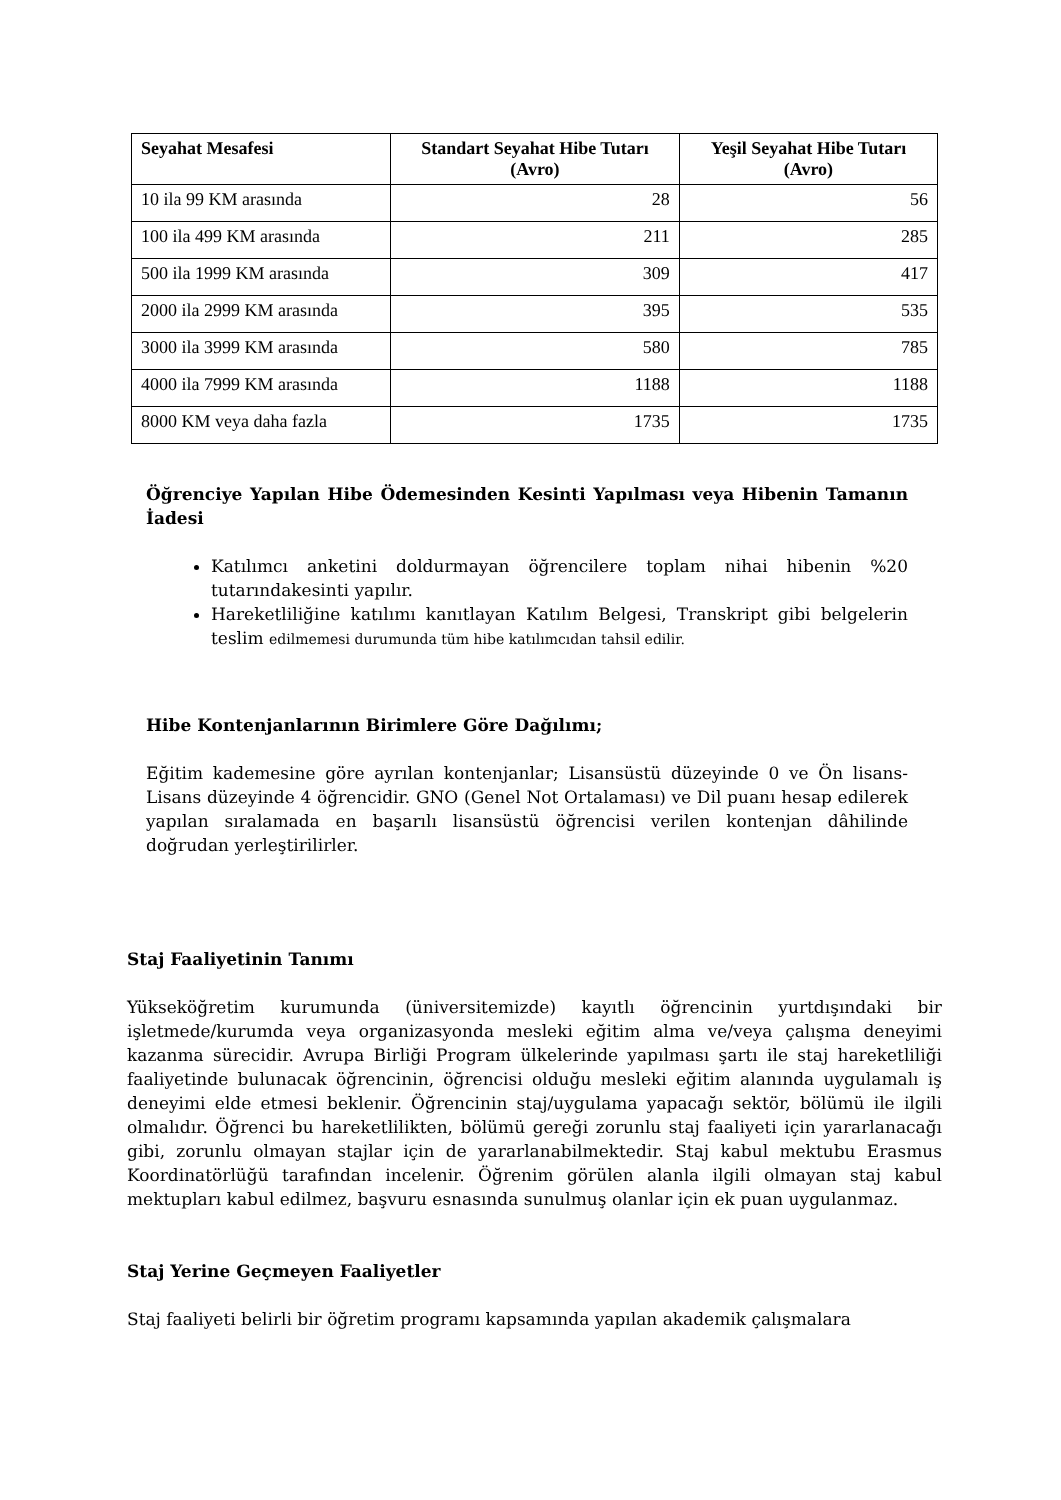| Seyahat Mesafesi | Standart Seyahat Hibe Tutarı (Avro) | Yeşil Seyahat Hibe Tutarı (Avro) |
| --- | --- | --- |
| 10 ila 99 KM arasında | 28 | 56 |
| 100 ila 499 KM arasında | 211 | 285 |
| 500 ila 1999 KM arasında | 309 | 417 |
| 2000 ila 2999 KM arasında | 395 | 535 |
| 3000 ila 3999 KM arasında | 580 | 785 |
| 4000 ila 7999 KM arasında | 1188 | 1188 |
| 8000 KM veya daha fazla | 1735 | 1735 |
Öğrenciye Yapılan Hibe Ödemesinden Kesinti Yapılması veya Hibenin Tamanın İadesi
Katılımcı anketini doldurmayan öğrencilere toplam nihai hibenin %20 tutarındakesinti yapılır.
Hareketliliğine katılımı kanıtlayan Katılım Belgesi, Transkript gibi belgelerin teslim edilmemesi durumunda tüm hibe katılımcıdan tahsil edilir.
Hibe Kontenjanlarının Birimlere Göre Dağılımı;
Eğitim kademesine göre ayrılan kontenjanlar; Lisansüstü düzeyinde 0 ve Ön lisans-Lisans düzeyinde 4 öğrencidir. GNO (Genel Not Ortalaması) ve Dil puanı hesap edilerek yapılan sıralamada en başarılı lisansüstü öğrencisi verilen kontenjan dâhilinde doğrudan yerleştirilirler.
Staj Faaliyetinin Tanımı
Yükseköğretim kurumunda (üniversitemizde) kayıtlı öğrencinin yurtdışındaki bir işletmede/kurumda veya organizasyonda mesleki eğitim alma ve/veya çalışma deneyimi kazanma sürecidir. Avrupa Birliği Program ülkelerinde yapılması şartı ile staj hareketliliği faaliyetinde bulunacak öğrencinin, öğrencisi olduğu mesleki eğitim alanında uygulamalı iş deneyimi elde etmesi beklenir. Öğrencinin staj/uygulama yapacağı sektör, bölümü ile ilgili olmalıdır. Öğrenci bu hareketlilikten, bölümü gereği zorunlu staj faaliyeti için yararlanacağı gibi, zorunlu olmayan stajlar için de yararlanabilmektedir. Staj kabul mektubu Erasmus Koordinatörlüğü tarafından incelenir. Öğrenim görülen alanla ilgili olmayan staj kabul mektupları kabul edilmez, başvuru esnasında sunulmuş olanlar için ek puan uygulanmaz.
Staj Yerine Geçmeyen Faaliyetler
Staj faaliyeti belirli bir öğretim programı kapsamında yapılan akademik çalışmalara